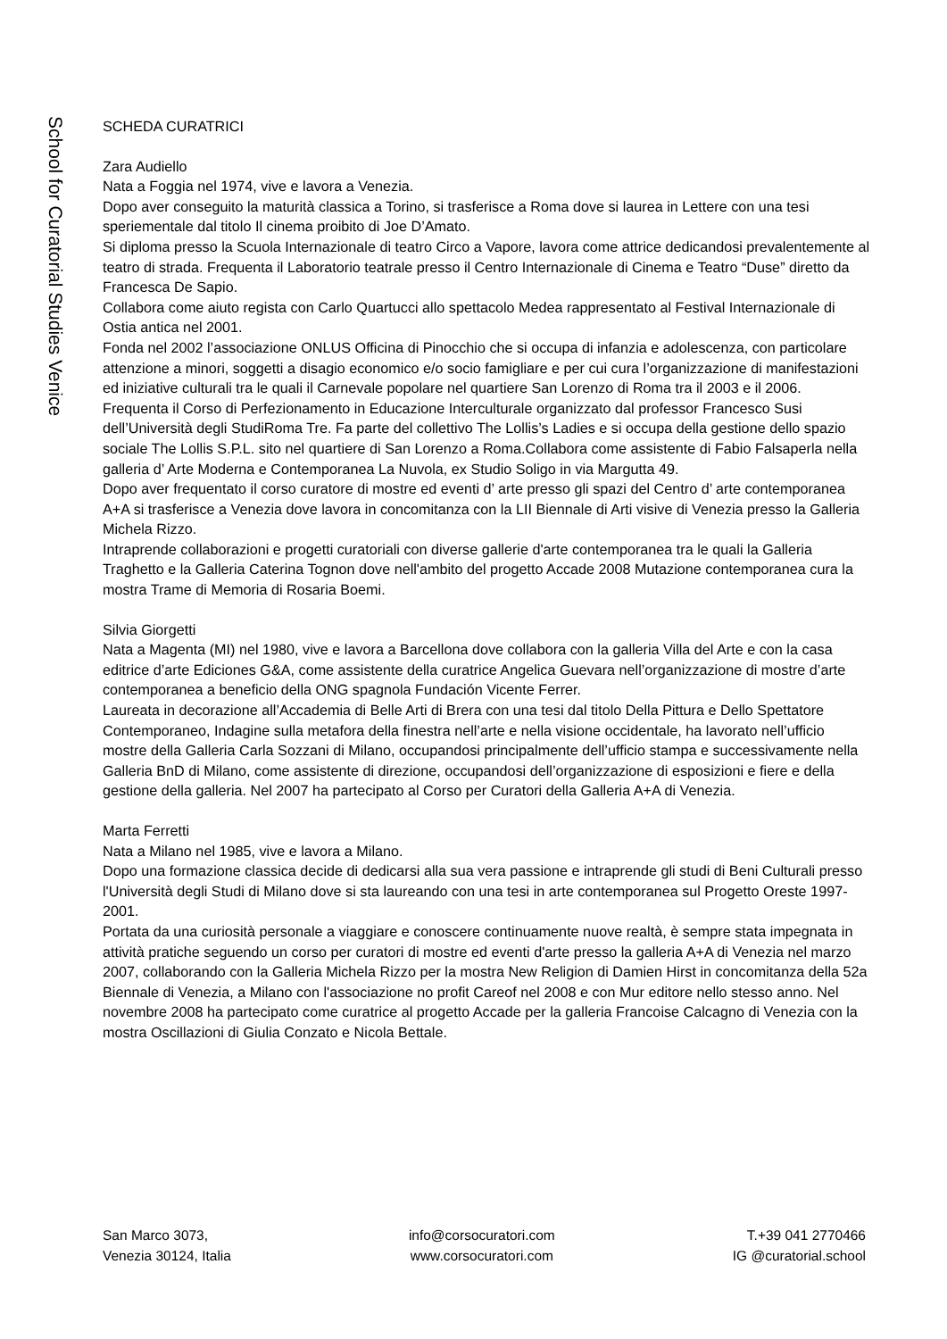School for Curatorial Studies Venice
SCHEDA CURATRICI
Zara Audiello
Nata a Foggia nel 1974, vive e lavora a Venezia.
Dopo aver conseguito la maturità classica a Torino, si trasferisce a Roma dove si laurea in Lettere con una tesi speriementale dal titolo Il cinema proibito di Joe D’Amato.
Si diploma presso la Scuola Internazionale di teatro Circo a Vapore, lavora come attrice dedicandosi prevalentemente al teatro di strada. Frequenta il Laboratorio teatrale presso il Centro Internazionale di Cinema e Teatro “Duse” diretto da Francesca De Sapio.
Collabora come aiuto regista con Carlo Quartucci allo spettacolo Medea rappresentato al Festival Internazionale di Ostia antica nel 2001.
Fonda nel 2002 l’associazione ONLUS Officina di Pinocchio che si occupa di infanzia e adolescenza, con particolare attenzione a minori, soggetti a disagio economico e/o socio famigliare e per cui cura l’organizzazione di manifestazioni ed iniziative culturali tra le quali il Carnevale popolare nel quartiere San Lorenzo di Roma tra il 2003 e il 2006.
Frequenta il Corso di Perfezionamento in Educazione Interculturale organizzato dal professor Francesco Susi dell’Università degli StudiRoma Tre. Fa parte del collettivo The Lollis’s Ladies e si occupa della gestione dello spazio sociale The Lollis S.P.L. sito nel quartiere di San Lorenzo a Roma.Collabora come assistente di Fabio Falsaperla nella galleria d’ Arte Moderna e Contemporanea La Nuvola, ex Studio Soligo in via Margutta 49.
Dopo aver frequentato il corso curatore di mostre ed eventi d’ arte presso gli spazi del Centro d’ arte contemporanea A+A si trasferisce a Venezia dove lavora in concomitanza con la LII Biennale di Arti visive di Venezia presso la Galleria Michela Rizzo.
Intraprende collaborazioni e progetti curatoriali con diverse gallerie d'arte contemporanea tra le quali la Galleria Traghetto e la Galleria Caterina Tognon dove nell'ambito del progetto Accade 2008 Mutazione contemporanea cura la mostra Trame di Memoria di Rosaria Boemi.
Silvia Giorgetti
Nata a Magenta (MI) nel 1980, vive e lavora a Barcellona dove collabora con la galleria Villa del Arte e con la casa editrice d’arte Ediciones G&A, come assistente della curatrice Angelica Guevara nell’organizzazione di mostre d’arte contemporanea a beneficio della ONG spagnola Fundación Vicente Ferrer.
Laureata in decorazione all’Accademia di Belle Arti di Brera con una tesi dal titolo Della Pittura e Dello Spettatore Contemporaneo, Indagine sulla metafora della finestra nell’arte e nella visione occidentale, ha lavorato nell’ufficio mostre della Galleria Carla Sozzani di Milano, occupandosi principalmente dell’ufficio stampa e successivamente nella Galleria BnD di Milano, come assistente di direzione, occupandosi dell’organizzazione di esposizioni e fiere e della gestione della galleria. Nel 2007 ha partecipato al Corso per Curatori della Galleria A+A di Venezia.
Marta Ferretti
Nata a Milano nel 1985, vive e lavora a Milano.
Dopo una formazione classica decide di dedicarsi alla sua vera passione e intraprende gli studi di Beni Culturali presso l'Università degli Studi di Milano dove si sta laureando con una tesi in arte contemporanea sul Progetto Oreste 1997-2001.
Portata da una curiosità personale a viaggiare e conoscere continuamente nuove realtà, è sempre stata impegnata in attività pratiche seguendo un corso per curatori di mostre ed eventi d'arte presso la galleria A+A di Venezia nel marzo 2007, collaborando con la Galleria Michela Rizzo per la mostra New Religion di Damien Hirst in concomitanza della 52a Biennale di Venezia, a Milano con l'associazione no profit Careof nel 2008 e con Mur editore nello stesso anno. Nel novembre 2008 ha partecipato come curatrice al progetto Accade per la galleria Francoise Calcagno di Venezia con la mostra Oscillazioni di Giulia Conzato e Nicola Bettale.
San Marco 3073,
Venezia 30124, Italia
info@corsocuratori.com
www.corsocuratori.com
T.+39 041 2770466
IG @curatorial.school